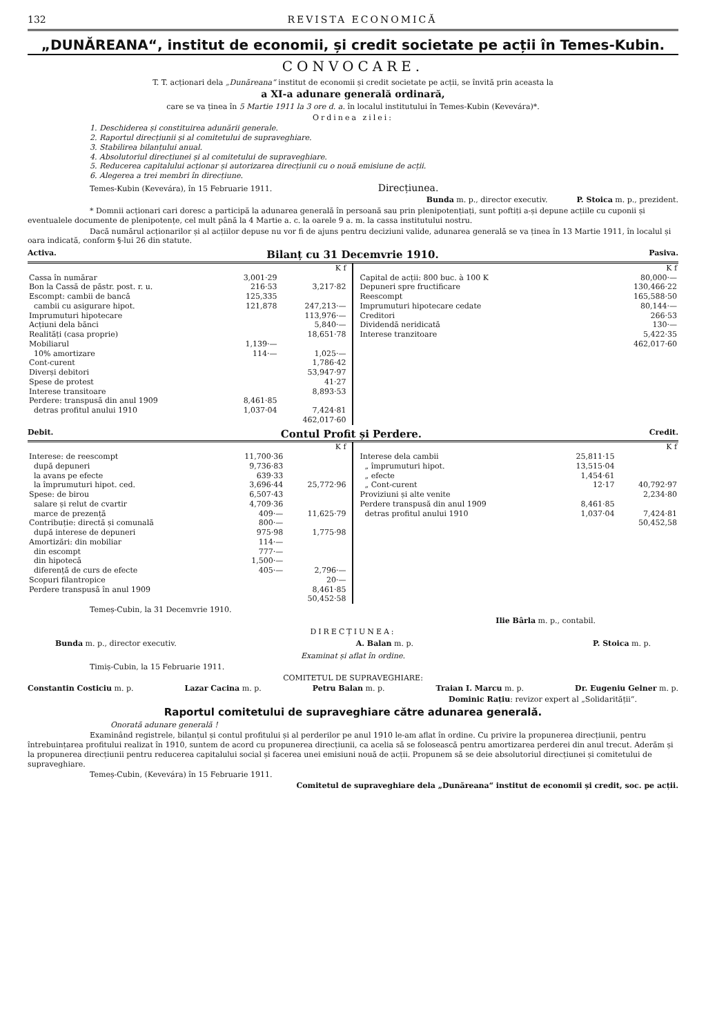132 REVISTA ECONOMICĂ
„DUNĂREANA“, institut de economii, și credit societate pe acții în Temes-Kubin.
CONVOCARE.
T. T. acționari dela „Dunăreana“ institut de economii și credit societate pe acții, se învită prin aceasta la
a XI-a adunare generală ordinară,
care se va ținea în 5 Martie 1911 la 3 ore d. a. în localul institutului în Temes-Kubin (Kevevára)*.
Ordinea zilei:
1. Deschiderea și constituirea adunării generale.
2. Raportul direcțiunii și al comitetului de supraveghiare.
3. Stabilirea bilanțului anual.
4. Absolutoriul direcțiunei și al comitetului de supraveghiare.
5. Reducerea capitalului acționar și autorizarea direcțiunii cu o nouă emisiune de acții.
6. Alegerea a trei membri în direcțiune.
Temes-Kubin (Kevevára), în 15 Februarie 1911. Direcțiunea.
Bunda m. p., director executiv. P. Stoica m. p., prezident.
* Domnii acționari cari doresc a participă la adunarea generală în persoană sau prin plenipotențiați, sunt poftiți a-și depune acțiile cu cuponii și eventualele documente de plenipotențe, cel mult până la 4 Martie a. c. la oarele 9 a. m. la cassa institutului nostru.
Dacă numărul acționarilor și al acțiilor depuse nu vor fi de ajuns pentru deciziuni valide, adunarea generală se va ținea în 13 Martie 1911, în localul și oara indicată, conform §-lui 26 din statute.
Activa. Bilanț cu 31 Decemvrie 1910. Pasiva.
| | | K f |
| --- | --- | --- |
| Cassa în numărar | 3,001·29 | |
| Bon la Cassă de păstr. post. r. u. | 216·53 | 3,217·82 |
| Escompt: cambii de bancă | 125,335 | |
| cambii cu asigurare hipot. | 121,878 | 247,213·— |
| Imprumuturi hipotecare | | 113,976·— |
| Acțiuni dela bănci | | 5,840·— |
| Realități (casa proprie) | | 18,651·78 |
| Mobiliarul | 1,139·— | |
| 10% amortizare | 114·— | 1,025·— |
| Cont-curent | | 1,786·42 |
| Diverși debitori | | 53,947·97 |
| Spese de protest | | 41·27 |
| Interese transitoare | | 8,893·53 |
| Perdere: transpusă din anul 1909 | 8,461·85 | |
| detras profitul anului 1910 | 1,037·04 | 7,424·81 |
| | | 462,017·60 |
| | K f |
| --- | --- |
| Capital de acții: 800 buc. à 100 K | 80,000·— |
| Depuneri spre fructificare | 130,466·22 |
| Reescompt | 165,588·50 |
| Imprumuturi hipotecare cedate | 80,144·— |
| Creditori | 266·53 |
| Dividendă neridicată | 130·— |
| Interese tranzitoare | 5,422·35 |
| | 462,017·60 |
Debit. Contul Profit și Perdere. Credit.
| | | K f |
| --- | --- | --- |
| Interese: de reescompt | 11,700·36 | |
| după depuneri | 9,736·83 | |
| la avans pe efecte | 639·33 | |
| la împrumuturi hipot. ced. | 3,696·44 | 25,772·96 |
| Spese: de birou | 6,507·43 | |
| salare și relut de cvartir | 4,709·36 | |
| marce de prezență | 409·— | 11,625·79 |
| Contribuție: directă și comunală | 800·— | |
| după interese de depuneri | 975·98 | 1,775·98 |
| Amortizări: din mobiliar | 114·— | |
| din escompt | 777·— | |
| din hipotecă | 1,500·— | |
| diferență de curs de efecte | 405·— | 2,796·— |
| Scopuri filantropice | | 20·— |
| Perdere transpusă în anul 1909 | | 8,461·85 |
| | | 50,452·58 |
| | | K f |
| --- | --- | --- |
| Interese dela cambii | 25,811·15 | |
| „ împrumuturi hipot. | 13,515·04 | |
| „ efecte | 1,454·61 | |
| „ Cont-curent | 12·17 | 40,792·97 |
| Proviziuni și alte venite | | 2,234·80 |
| Perdere transpusă din anul 1909 | 8,461·85 | |
| detras profitul anului 1910 | 1,037·04 | 7,424·81 |
| | | 50,452,58 |
Temeș-Cubin, la 31 Decemvrie 1910.
Ilie Bârla m. p., contabil.
DIRECȚIUNEA:
Bunda m. p., director executiv. A. Balan m. p. P. Stoica m. p.
Examinat și aflat în ordine.
Timiș-Cubin, la 15 Februarie 1911.
COMITETUL DE SUPRAVEGHIARE:
Constantin Costiciu m. p. Lazar Cacina m. p. Petru Balan m. p. Traian I. Marcu m. p. Dr. Eugeniu Gelner m. p.
Dominic Rațiu: revizor expert al „Solidarității“.
Raportul comitetului de supraveghiare către adunarea generală.
Onorată adunare generală !
Examinând registrele, bilanțul și contul profitului și al perderilor pe anul 1910 le-am aflat în ordine. Cu privire la propunerea direcțiunii, pentru întrebuințarea profitului realizat în 1910, suntem de acord cu propunerea direcțiunii, ca acelia să se folosească pentru amortizarea perderei din anul trecut. Aderăm și la propunerea direcțiunii pentru reducerea capitalului social și facerea unei emisiuni nouă de acții. Propunem să se deie absolutoriul direcțiunei și comitetului de supraveghiare.
Temeș-Cubin, (Kevevára) în 15 Februarie 1911.
Comitetul de supraveghiare dela „Dunăreana“ institut de economii și credit, soc. pe acții.